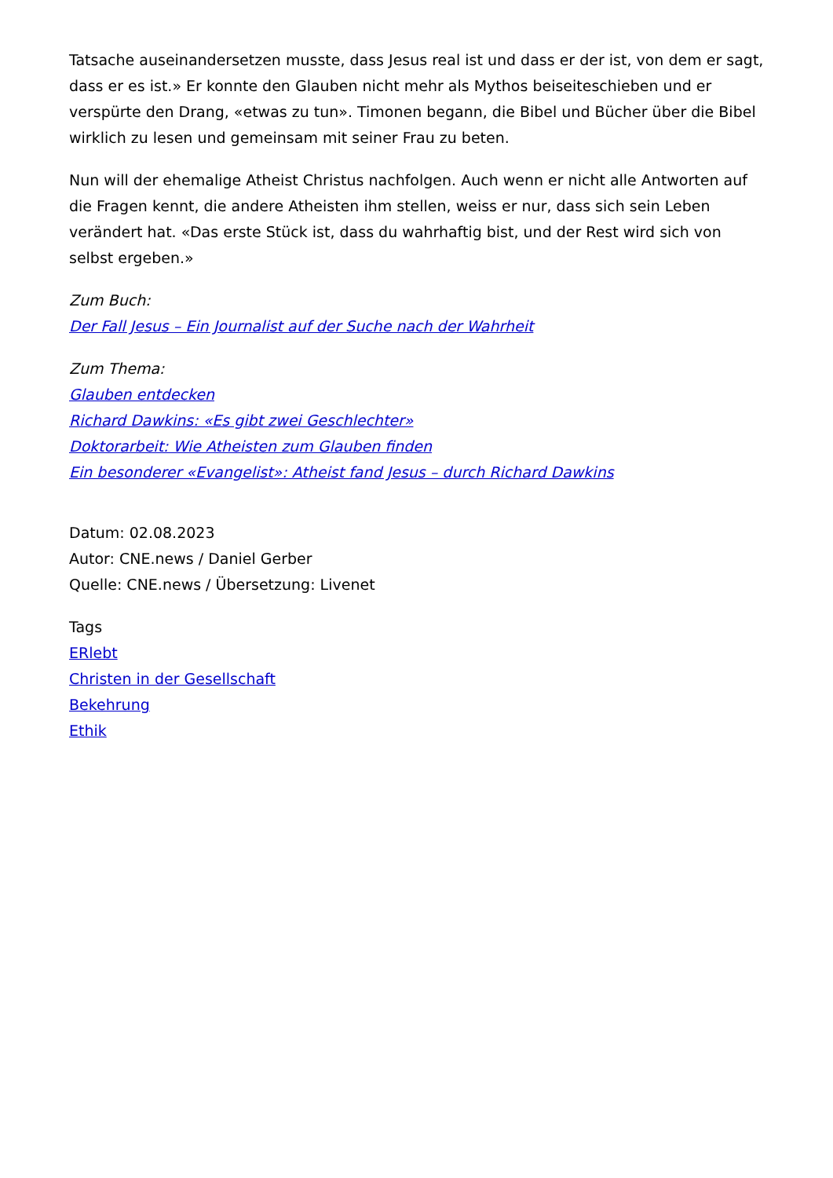Tatsache auseinandersetzen musste, dass Jesus real ist und dass er der ist, von dem er sagt, dass er es ist.» Er konnte den Glauben nicht mehr als Mythos beiseiteschieben und er verspürte den Drang, «etwas zu tun». Timonen begann, die Bibel und Bücher über die Bibel wirklich zu lesen und gemeinsam mit seiner Frau zu beten.
Nun will der ehemalige Atheist Christus nachfolgen. Auch wenn er nicht alle Antworten auf die Fragen kennt, die andere Atheisten ihm stellen, weiss er nur, dass sich sein Leben verändert hat. «Das erste Stück ist, dass du wahrhaftig bist, und der Rest wird sich von selbst ergeben.»
Zum Buch:
Der Fall Jesus – Ein Journalist auf der Suche nach der Wahrheit
Zum Thema:
Glauben entdecken
Richard Dawkins: «Es gibt zwei Geschlechter»
Doktorarbeit: Wie Atheisten zum Glauben finden
Ein besonderer «Evangelist»: Atheist fand Jesus – durch Richard Dawkins
Datum: 02.08.2023
Autor: CNE.news / Daniel Gerber
Quelle: CNE.news / Übersetzung: Livenet
Tags
ERlebt
Christen in der Gesellschaft
Bekehrung
Ethik